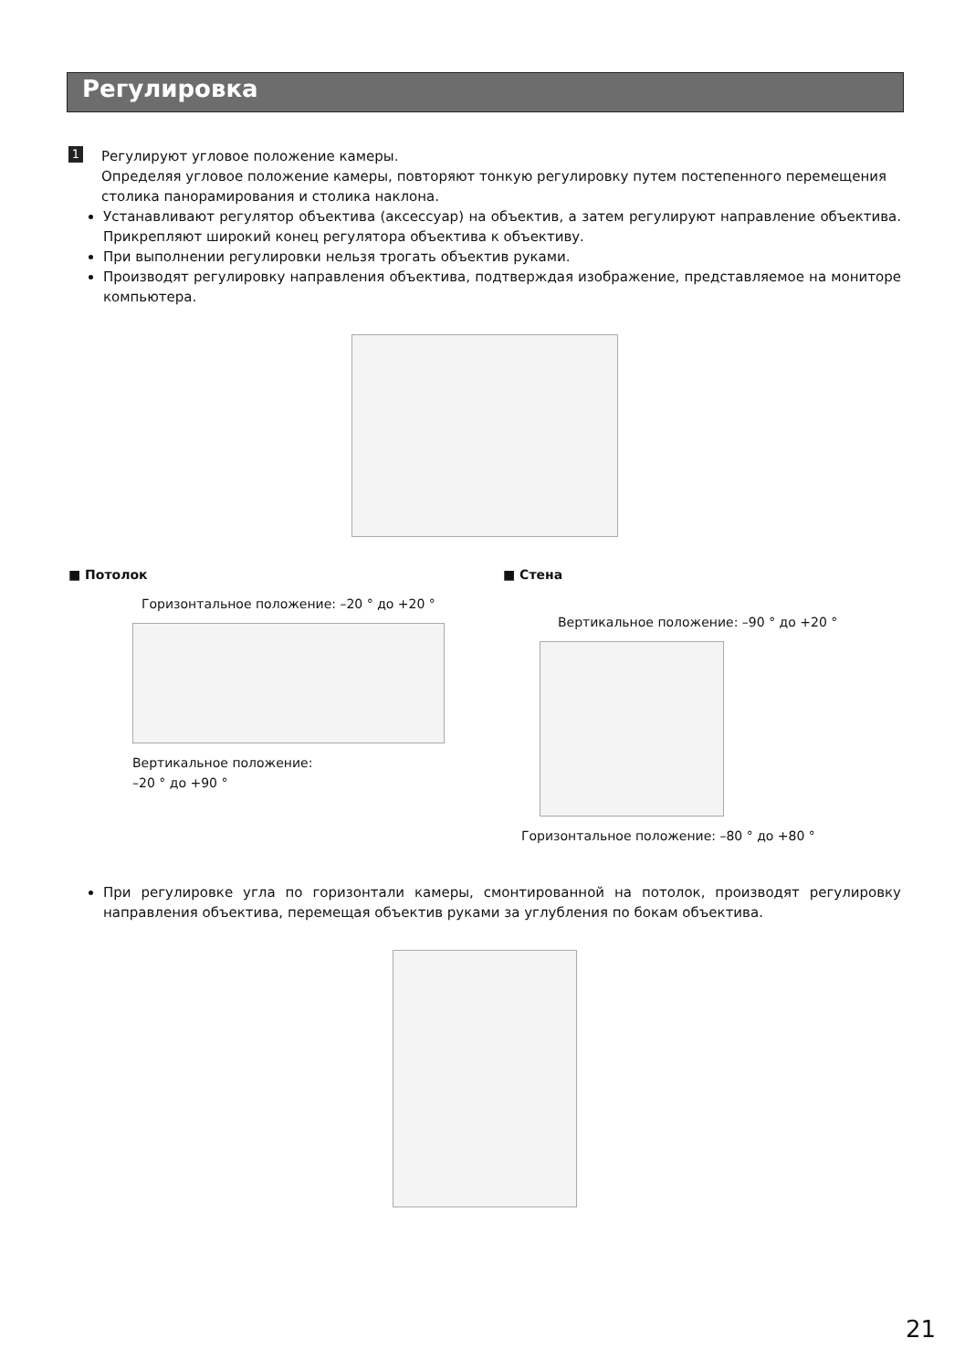Регулировка
1
Регулируют угловое положение камеры.
Определяя угловое положение камеры, повторяют тонкую регулировку путем постепенного перемещения столика панорамирования и столика наклона.
Устанавливают регулятор объектива (аксессуар) на объектив, а затем регулируют направление объектива. Прикрепляют широкий конец регулятора объектива к объективу.
При выполнении регулировки нельзя трогать объектив руками.
Производят регулировку направления объектива, подтверждая изображение, представляемое на мониторе компьютера.
■ Потолок
Горизонтальное положение: –20 ° до +20 °
Вертикальное положение:
–20 ° до +90 °
■ Стена
Вертикальное положение: –90 ° до +20 °
Горизонтальное положение: –80 ° до +80 °
При регулировке угла по горизонтали камеры, смонтированной на потолок, производят регулировку направления объектива, перемещая объектив руками за углубления по бокам объектива.
21